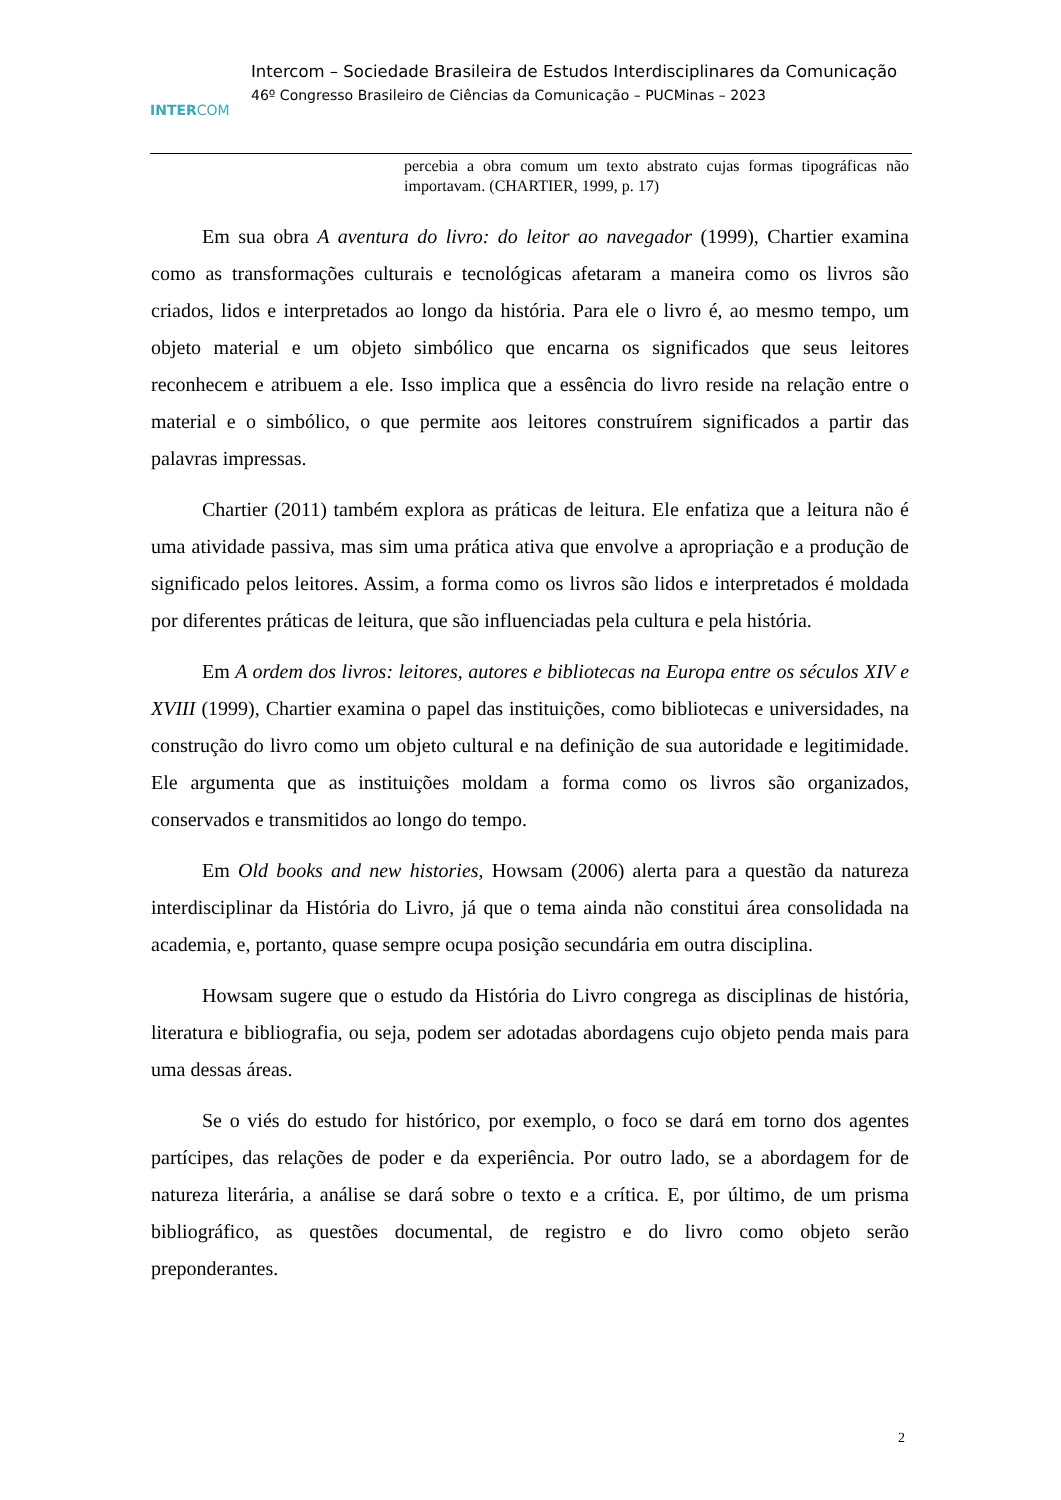INTERCOM
Intercom – Sociedade Brasileira de Estudos Interdisciplinares da Comunicação
46º Congresso Brasileiro de Ciências da Comunicação – PUCMinas – 2023
percebia a obra comum um texto abstrato cujas formas tipográficas não importavam. (CHARTIER, 1999, p. 17)
Em sua obra A aventura do livro: do leitor ao navegador (1999), Chartier examina como as transformações culturais e tecnológicas afetaram a maneira como os livros são criados, lidos e interpretados ao longo da história. Para ele o livro é, ao mesmo tempo, um objeto material e um objeto simbólico que encarna os significados que seus leitores reconhecem e atribuem a ele. Isso implica que a essência do livro reside na relação entre o material e o simbólico, o que permite aos leitores construírem significados a partir das palavras impressas.
Chartier (2011) também explora as práticas de leitura. Ele enfatiza que a leitura não é uma atividade passiva, mas sim uma prática ativa que envolve a apropriação e a produção de significado pelos leitores. Assim, a forma como os livros são lidos e interpretados é moldada por diferentes práticas de leitura, que são influenciadas pela cultura e pela história.
Em A ordem dos livros: leitores, autores e bibliotecas na Europa entre os séculos XIV e XVIII (1999), Chartier examina o papel das instituições, como bibliotecas e universidades, na construção do livro como um objeto cultural e na definição de sua autoridade e legitimidade. Ele argumenta que as instituições moldam a forma como os livros são organizados, conservados e transmitidos ao longo do tempo.
Em Old books and new histories, Howsam (2006) alerta para a questão da natureza interdisciplinar da História do Livro, já que o tema ainda não constitui área consolidada na academia, e, portanto, quase sempre ocupa posição secundária em outra disciplina.
Howsam sugere que o estudo da História do Livro congrega as disciplinas de história, literatura e bibliografia, ou seja, podem ser adotadas abordagens cujo objeto penda mais para uma dessas áreas.
Se o viés do estudo for histórico, por exemplo, o foco se dará em torno dos agentes partícipes, das relações de poder e da experiência. Por outro lado, se a abordagem for de natureza literária, a análise se dará sobre o texto e a crítica. E, por último, de um prisma bibliográfico, as questões documental, de registro e do livro como objeto serão preponderantes.
2